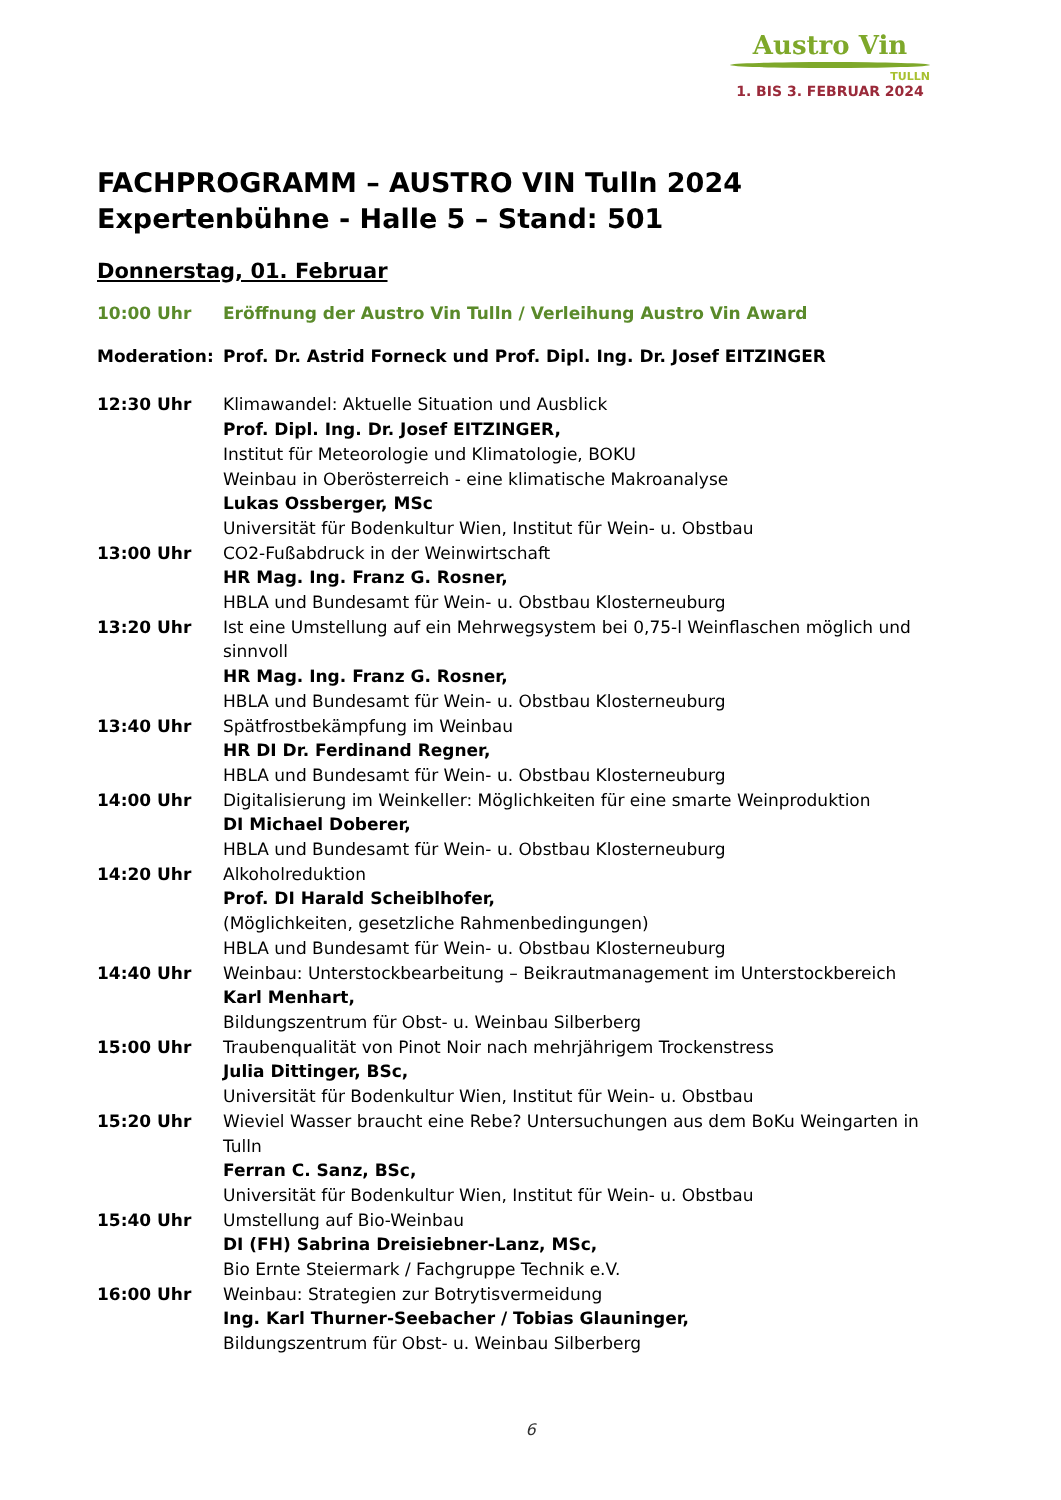Austro Vin
TULLN
1. BIS 3. FEBRUAR 2024
FACHPROGRAMM – AUSTRO VIN Tulln 2024
Expertenbühne - Halle 5 – Stand: 501
Donnerstag, 01. Februar
10:00 Uhr Eröffnung der Austro Vin Tulln / Verleihung Austro Vin Award
Moderation: Prof. Dr. Astrid Forneck und Prof. Dipl. Ing. Dr. Josef EITZINGER
12:30 Uhr Klimawandel: Aktuelle Situation und Ausblick
Prof. Dipl. Ing. Dr. Josef EITZINGER,
Institut für Meteorologie und Klimatologie, BOKU
Weinbau in Oberösterreich - eine klimatische Makroanalyse
Lukas Ossberger, MSc
Universität für Bodenkultur Wien, Institut für Wein- u. Obstbau
13:00 Uhr CO2-Fußabdruck in der Weinwirtschaft
HR Mag. Ing. Franz G. Rosner,
HBLA und Bundesamt für Wein- u. Obstbau Klosterneuburg
13:20 Uhr Ist eine Umstellung auf ein Mehrwegsystem bei 0,75-l Weinflaschen möglich und sinnvoll
HR Mag. Ing. Franz G. Rosner,
HBLA und Bundesamt für Wein- u. Obstbau Klosterneuburg
13:40 Uhr Spätfrostbekämpfung im Weinbau
HR DI Dr. Ferdinand Regner,
HBLA und Bundesamt für Wein- u. Obstbau Klosterneuburg
14:00 Uhr Digitalisierung im Weinkeller: Möglichkeiten für eine smarte Weinproduktion
DI Michael Doberer,
HBLA und Bundesamt für Wein- u. Obstbau Klosterneuburg
14:20 Uhr Alkoholreduktion
Prof. DI Harald Scheiblhofer,
(Möglichkeiten, gesetzliche Rahmenbedingungen)
HBLA und Bundesamt für Wein- u. Obstbau Klosterneuburg
14:40 Uhr Weinbau: Unterstockbearbeitung – Beikrautmanagement im Unterstockbereich
Karl Menhart,
Bildungszentrum für Obst- u. Weinbau Silberberg
15:00 Uhr Traubenqualität von Pinot Noir nach mehrjährigem Trockenstress
Julia Dittinger, BSc,
Universität für Bodenkultur Wien, Institut für Wein- u. Obstbau
15:20 Uhr Wieviel Wasser braucht eine Rebe? Untersuchungen aus dem BoKu Weingarten in Tulln
Ferran C. Sanz, BSc,
Universität für Bodenkultur Wien, Institut für Wein- u. Obstbau
15:40 Uhr Umstellung auf Bio-Weinbau
DI (FH) Sabrina Dreisiebner-Lanz, MSc,
Bio Ernte Steiermark / Fachgruppe Technik e.V.
16:00 Uhr Weinbau: Strategien zur Botrytisvermeidung
Ing. Karl Thurner-Seebacher / Tobias Glauninger,
Bildungszentrum für Obst- u. Weinbau Silberberg
6